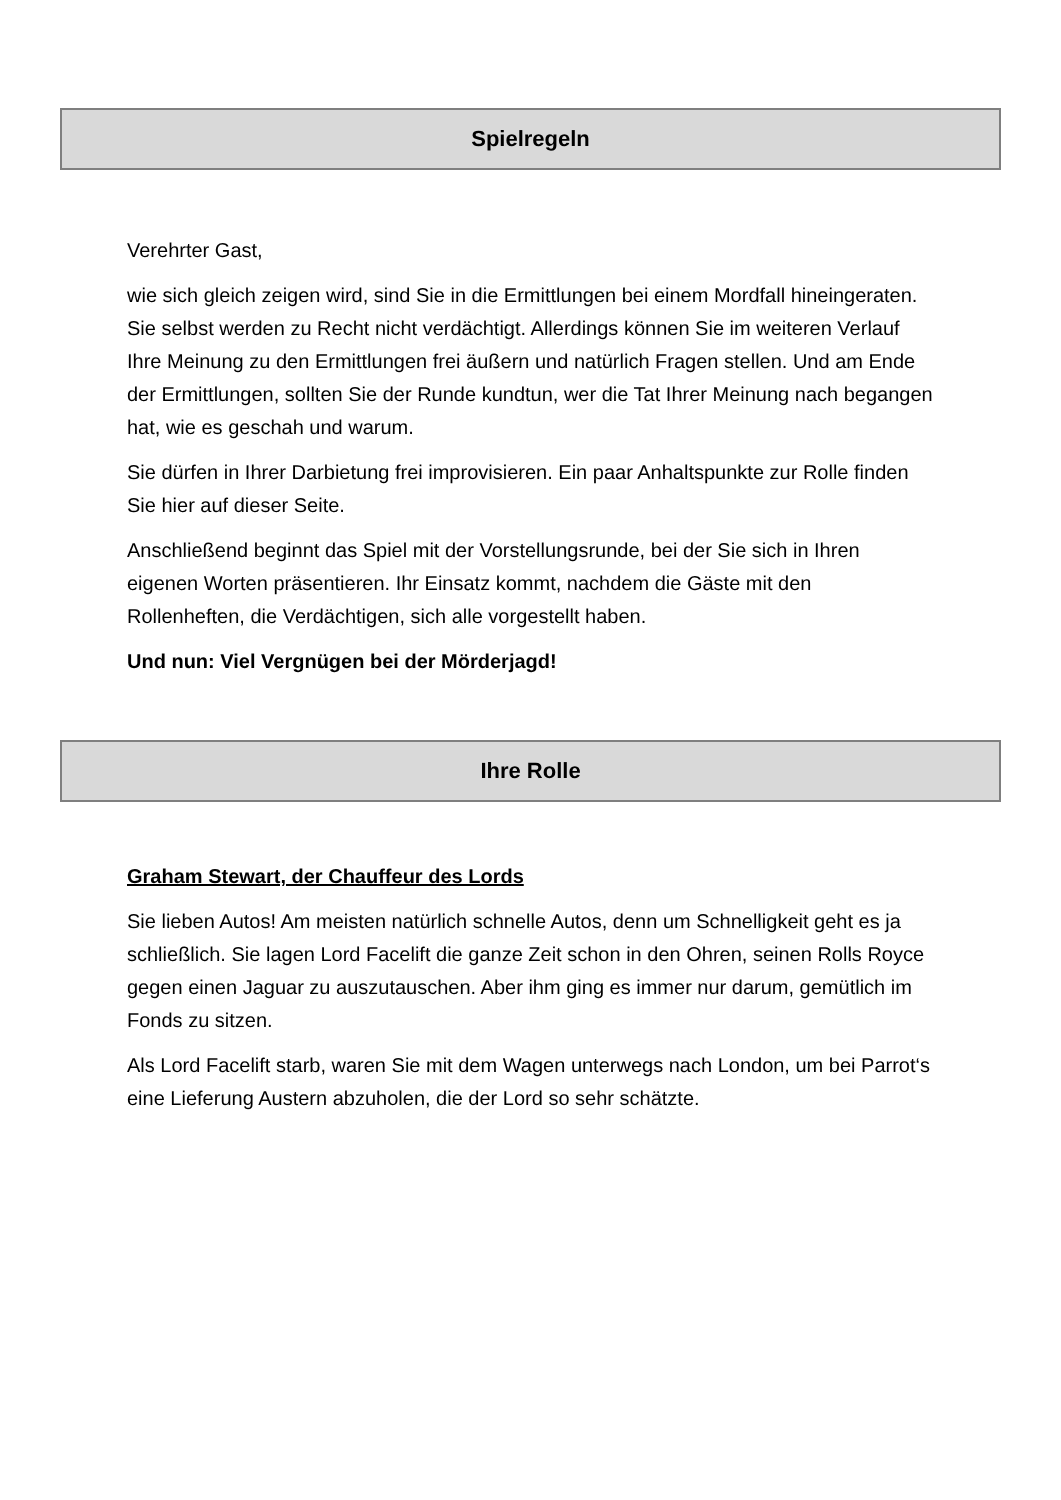Spielregeln
Verehrter Gast,
wie sich gleich zeigen wird, sind Sie in die Ermittlungen bei einem Mordfall hineingeraten. Sie selbst werden zu Recht nicht verdächtigt. Allerdings können Sie im weiteren Verlauf Ihre Meinung zu den Ermittlungen frei äußern und natürlich Fragen stellen. Und am Ende der Ermittlungen, sollten Sie der Runde kundtun, wer die Tat Ihrer Meinung nach begangen hat, wie es geschah und warum.
Sie dürfen in Ihrer Darbietung frei improvisieren. Ein paar Anhaltspunkte zur Rolle finden Sie hier auf dieser Seite.
Anschließend beginnt das Spiel mit der Vorstellungsrunde, bei der Sie sich in Ihren eigenen Worten präsentieren. Ihr Einsatz kommt, nachdem die Gäste mit den Rollenheften, die Verdächtigen, sich alle vorgestellt haben.
Und nun: Viel Vergnügen bei der Mörderjagd!
Ihre Rolle
Graham Stewart, der Chauffeur des Lords
Sie lieben Autos! Am meisten natürlich schnelle Autos, denn um Schnelligkeit geht es ja schließlich. Sie lagen Lord Facelift die ganze Zeit schon in den Ohren, seinen Rolls Royce gegen einen Jaguar zu auszutauschen. Aber ihm ging es immer nur darum, gemütlich im Fonds zu sitzen.
Als Lord Facelift starb, waren Sie mit dem Wagen unterwegs nach London, um bei Parrot‘s eine Lieferung Austern abzuholen, die der Lord so sehr schätzte.